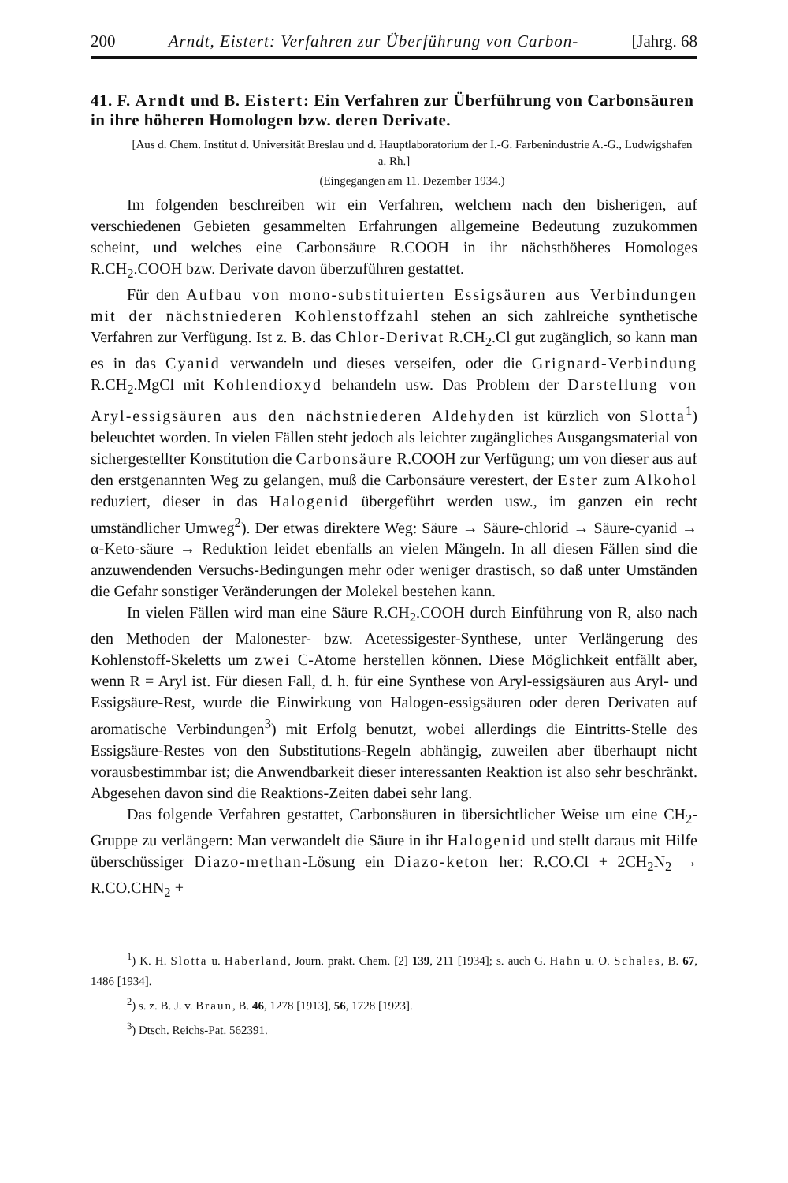200 Arndt, Eistert: Verfahren zur Überführung von Carbon- [Jahrg. 68
41. F. Arndt und B. Eistert: Ein Verfahren zur Überführung von Carbonsäuren in ihre höheren Homologen bzw. deren Derivate.
[Aus d. Chem. Institut d. Universität Breslau und d. Hauptlaboratorium der I.-G. Farbenindustrie A.-G., Ludwigshafen a. Rh.]
(Eingegangen am 11. Dezember 1934.)
Im folgenden beschreiben wir ein Verfahren, welchem nach den bisherigen, auf verschiedenen Gebieten gesammelten Erfahrungen allgemeine Bedeutung zuzukommen scheint, und welches eine Carbonsäure R.COOH in ihr nächsthöheres Homologes R.CH<sub>2</sub>.COOH bzw. Derivate davon überzuführen gestattet.
Für den Aufbau von mono-substituierten Essigsäuren aus Verbindungen mit der nächstniederen Kohlenstoffzahl stehen an sich zahlreiche synthetische Verfahren zur Verfügung. Ist z. B. das Chlor-Derivat R.CH<sub>2</sub>.Cl gut zugänglich, so kann man es in das Cyanid verwandeln und dieses verseifen, oder die Grignard-Verbindung R.CH<sub>2</sub>.MgCl mit Kohlendioxyd behandeln usw. Das Problem der Darstellung von Aryl-essigsäuren aus den nächstniederen Aldehyden ist kürzlich von Slotta<sup>1</sup>) beleuchtet worden. In vielen Fällen steht jedoch als leichter zugängliches Ausgangsmaterial von sichergestellter Konstitution die Carbonsäure R.COOH zur Verfügung; um von dieser aus auf den erstgenannten Weg zu gelangen, muß die Carbonsäure verestert, der Ester zum Alkohol reduziert, dieser in das Halogenid übergeführt werden usw., im ganzen ein recht umständlicher Umweg<sup>2</sup>). Der etwas direktere Weg: Säure → Säure-chlorid → Säure-cyanid → α-Keto-säure → Reduktion leidet ebenfalls an vielen Mängeln. In all diesen Fällen sind die anzuwendenden Versuchs-Bedingungen mehr oder weniger drastisch, so daß unter Umständen die Gefahr sonstiger Veränderungen der Molekel bestehen kann.
In vielen Fällen wird man eine Säure R.CH<sub>2</sub>.COOH durch Einführung von R, also nach den Methoden der Malonester- bzw. Acetessigester-Synthese, unter Verlängerung des Kohlenstoff-Skeletts um zwei C-Atome herstellen können. Diese Möglichkeit entfällt aber, wenn R = Aryl ist. Für diesen Fall, d. h. für eine Synthese von Aryl-essigsäuren aus Aryl- und Essigsäure-Rest, wurde die Einwirkung von Halogen-essigsäuren oder deren Derivaten auf aromatische Verbindungen<sup>3</sup>) mit Erfolg benutzt, wobei allerdings die Eintritts-Stelle des Essigsäure-Restes von den Substitutions-Regeln abhängig, zuweilen aber überhaupt nicht vorausbestimmbar ist; die Anwendbarkeit dieser interessanten Reaktion ist also sehr beschränkt. Abgesehen davon sind die Reaktions-Zeiten dabei sehr lang.
Das folgende Verfahren gestattet, Carbonsäuren in übersichtlicher Weise um eine CH<sub>2</sub>-Gruppe zu verlängern: Man verwandelt die Säure in ihr Halogenid und stellt daraus mit Hilfe überschüssiger Diazo-methan-Lösung ein Diazo-keton her: R.CO.Cl + 2CH<sub>2</sub>N<sub>2</sub> → R.CO.CHN<sub>2</sub> +
<sup>1</sup>) K. H. Slotta u. Haberland, Journ. prakt. Chem. [2] 139, 211 [1934]; s. auch G. Hahn u. O. Schales, B. 67, 1486 [1934].
<sup>2</sup>) s. z. B. J. v. Braun, B. 46, 1278 [1913], 56, 1728 [1923].
<sup>3</sup>) Dtsch. Reichs-Pat. 562391.